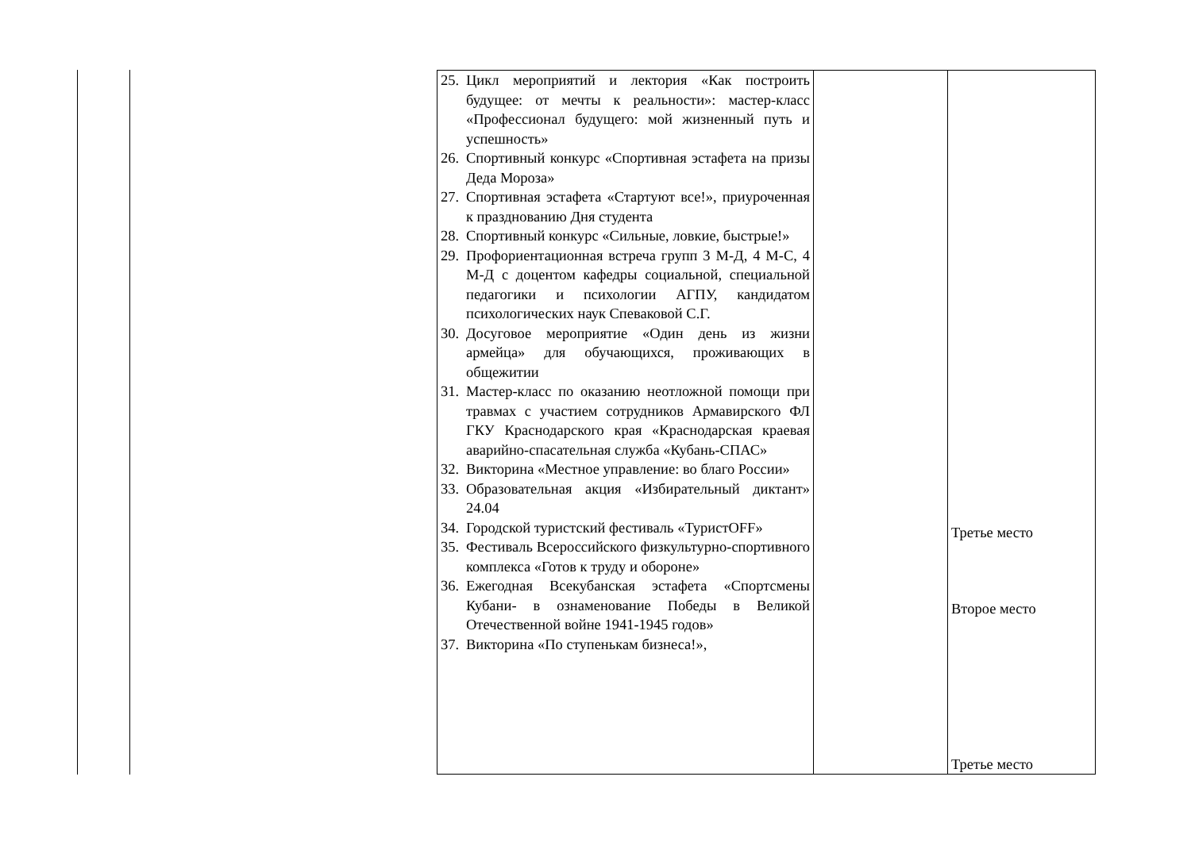| 25. Цикл мероприятий и лектория «Как построить будущее: от мечты к реальности»: мастер-класс «Профессионал будущего: мой жизненный путь и успешность» 26. Спортивный конкурс «Спортивная эстафета на призы Деда Мороза» 27. Спортивная эстафета «Стартуют все!», приуроченная к празднованию Дня студента 28. Спортивный конкурс «Сильные, ловкие, быстрые!» 29. Профориентационная встреча групп 3 М-Д, 4 М-С, 4 М-Д с доцентом кафедры социальной, специальной педагогики и психологии АГПУ, кандидатом психологических наук Спеваковой С.Г. 30. Досуговое мероприятие «Один день из жизни армейца» для обучающихся, проживающих в общежитии 31. Мастер-класс по оказанию неотложной помощи при травмах с участием сотрудников Армавирского ФЛ ГКУ Краснодарского края «Краснодарская краевая аварийно-спасательная служба «Кубань-СПАС» 32. Викторина «Местное управление: во благо России» 33. Образовательная акция «Избирательный диктант» 24.04 34. Городской туристский фестиваль «ТуристOFF» 35. Фестиваль Всероссийского физкультурно-спортивного комплекса «Готов к труду и обороне» 36. Ежегодная Всекубанская эстафета «Спортсмены Кубани- в ознаменование Победы в Великой Отечественной войне 1941-1945 годов» 37. Викторина «По ступенькам бизнеса!», | | Третье место Второе место Третье место |